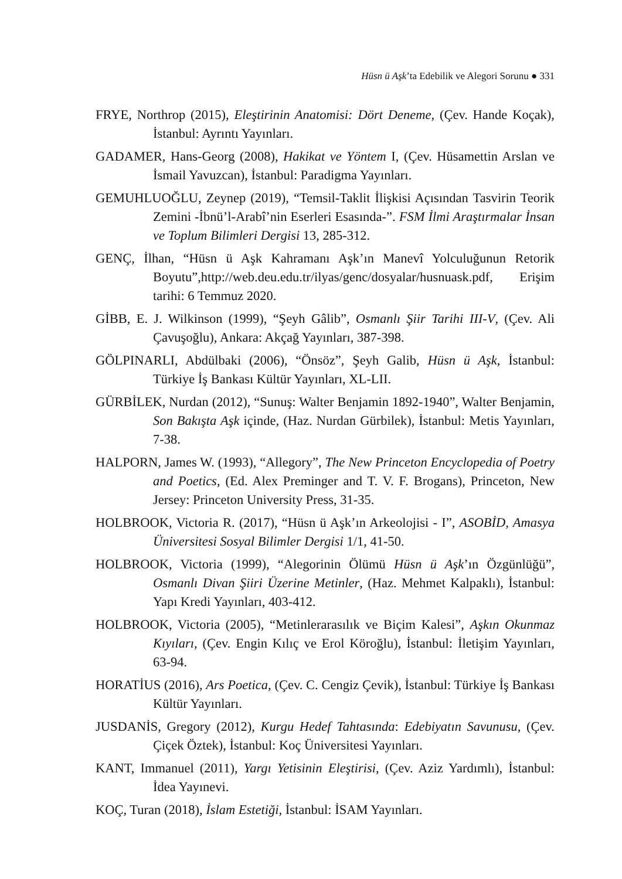Hüsn ü Aşk’ta Edebilik ve Alegori Sorunu ● 331
FRYE, Northrop (2015), Eleştirinin Anatomisi: Dört Deneme, (Çev. Hande Koçak), İstanbul: Ayrıntı Yayınları.
GADAMER, Hans-Georg (2008), Hakikat ve Yöntem I, (Çev. Hüsamettin Arslan ve İsmail Yavuzcan), İstanbul: Paradigma Yayınları.
GEMUHLUOĞLU, Zeynep (2019), “Temsil-Taklit İlişkisi Açısından Tasvirin Teorik Zemini -İbnü’l-Arabî’nin Eserleri Esasında-”. FSM İlmi Araştırmalar İnsan ve Toplum Bilimleri Dergisi 13, 285-312.
GENÇ, İlhan, “Hüsn ü Aşk Kahramanı Aşk’ın Manevî Yolculuğunun Retorik Boyutu”,http://web.deu.edu.tr/ilyas/genc/dosyalar/husnuask.pdf, Erişim tarihi: 6 Temmuz 2020.
GİBB, E. J. Wilkinson (1999), “Şeyh Gâlib”, Osmanlı Şiir Tarihi III-V, (Çev. Ali Çavuşoğlu), Ankara: Akçağ Yayınları, 387-398.
GÖLPINARLI, Abdülbaki (2006), “Önsöz”, Şeyh Galib, Hüsn ü Aşk, İstanbul: Türkiye İş Bankası Kültür Yayınları, XL-LII.
GÜRBİLEK, Nurdan (2012), “Sunuş: Walter Benjamin 1892-1940”, Walter Benjamin, Son Bakışta Aşk içinde, (Haz. Nurdan Gürbilek), İstanbul: Metis Yayınları, 7-38.
HALPORN, James W. (1993), “Allegory”, The New Princeton Encyclopedia of Poetry and Poetics, (Ed. Alex Preminger and T. V. F. Brogans), Princeton, New Jersey: Princeton University Press, 31-35.
HOLBROOK, Victoria R. (2017), “Hüsn ü Aşk’ın Arkeolojisi - I”, ASOBİD, Amasya Üniversitesi Sosyal Bilimler Dergisi 1/1, 41-50.
HOLBROOK, Victoria (1999), “Alegorinin Ölümü Hüsn ü Aşk’ın Özgünlüğü”, Osmanlı Divan Şiiri Üzerine Metinler, (Haz. Mehmet Kalpaklı), İstanbul: Yapı Kredi Yayınları, 403-412.
HOLBROOK, Victoria (2005), “Metinlerarasılık ve Biçim Kalesi”, Aşkın Okunmaz Kıyıları, (Çev. Engin Kılıç ve Erol Köroğlu), İstanbul: İletişim Yayınları, 63-94.
HORATİUS (2016), Ars Poetica, (Çev. C. Cengiz Çevik), İstanbul: Türkiye İş Bankası Kültür Yayınları.
JUSDANİS, Gregory (2012), Kurgu Hedef Tahtasında: Edebiyatın Savunusu, (Çev. Çiçek Öztek), İstanbul: Koç Üniversitesi Yayınları.
KANT, Immanuel (2011), Yargı Yetisinin Eleştirisi, (Çev. Aziz Yardımlı), İstanbul: İdea Yayınevi.
KOÇ, Turan (2018), İslam Estetiği, İstanbul: İSAM Yayınları.